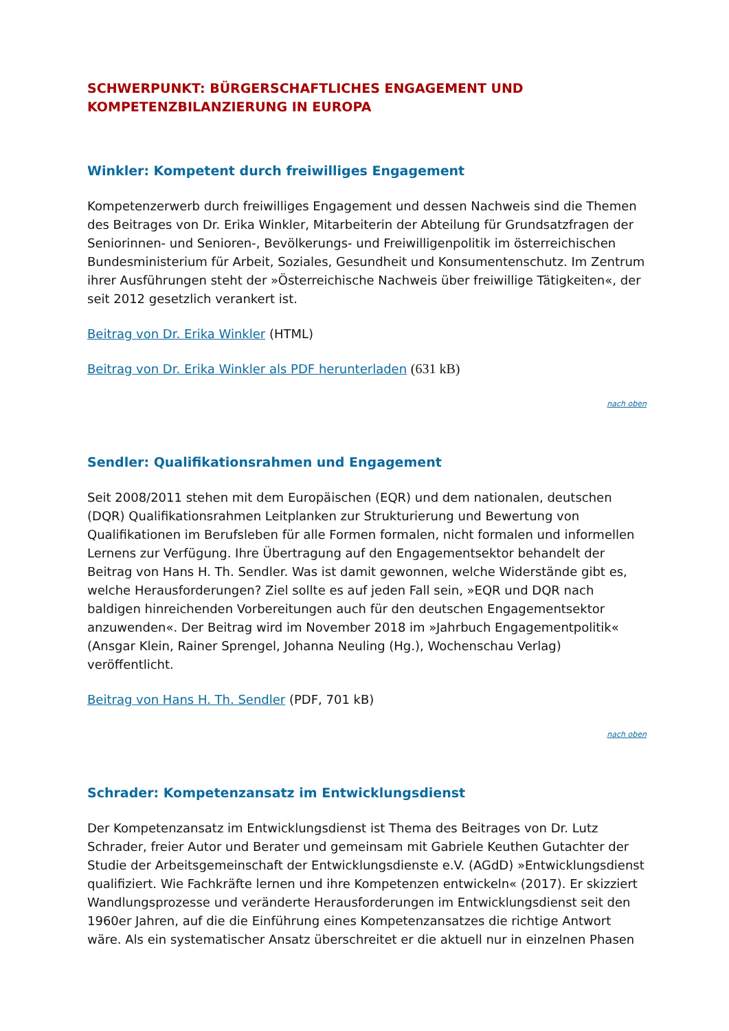SCHWERPUNKT: BÜRGERSCHAFTLICHES ENGAGEMENT UND KOMPETENZBILANZIERUNG IN EUROPA
Winkler: Kompetent durch freiwilliges Engagement
Kompetenzerwerb durch freiwilliges Engagement und dessen Nachweis sind die Themen des Beitrages von Dr. Erika Winkler, Mitarbeiterin der Abteilung für Grundsatzfragen der Seniorinnen- und Senioren-, Bevölkerungs- und Freiwilligenpolitik im österreichischen Bundesministerium für Arbeit, Soziales, Gesundheit und Konsumentenschutz. Im Zentrum ihrer Ausführungen steht der »Österreichische Nachweis über freiwillige Tätigkeiten«, der seit 2012 gesetzlich verankert ist.
Beitrag von Dr. Erika Winkler (HTML)
Beitrag von Dr. Erika Winkler als PDF herunterladen (631 kB)
nach oben
Sendler: Qualifikationsrahmen und Engagement
Seit 2008/2011 stehen mit dem Europäischen (EQR) und dem nationalen, deutschen (DQR) Qualifikationsrahmen Leitplanken zur Strukturierung und Bewertung von Qualifikationen im Berufsleben für alle Formen formalen, nicht formalen und informellen Lernens zur Verfügung. Ihre Übertragung auf den Engagementsektor behandelt der Beitrag von Hans H. Th. Sendler. Was ist damit gewonnen, welche Widerstände gibt es, welche Herausforderungen? Ziel sollte es auf jeden Fall sein, »EQR und DQR nach baldigen hinreichenden Vorbereitungen auch für den deutschen Engagementsektor anzuwenden«. Der Beitrag wird im November 2018 im »Jahrbuch Engagementpolitik« (Ansgar Klein, Rainer Sprengel, Johanna Neuling (Hg.), Wochenschau Verlag) veröffentlicht.
Beitrag von Hans H. Th. Sendler (PDF, 701 kB)
nach oben
Schrader: Kompetenzansatz im Entwicklungsdienst
Der Kompetenzansatz im Entwicklungsdienst ist Thema des Beitrages von Dr. Lutz Schrader, freier Autor und Berater und gemeinsam mit Gabriele Keuthen Gutachter der Studie der Arbeitsgemeinschaft der Entwicklungsdienste e.V. (AGdD) »Entwicklungsdienst qualifiziert. Wie Fachkräfte lernen und ihre Kompetenzen entwickeln« (2017). Er skizziert Wandlungsprozesse und veränderte Herausforderungen im Entwicklungsdienst seit den 1960er Jahren, auf die die Einführung eines Kompetenzansatzes die richtige Antwort wäre. Als ein systematischer Ansatz überschreitet er die aktuell nur in einzelnen Phasen